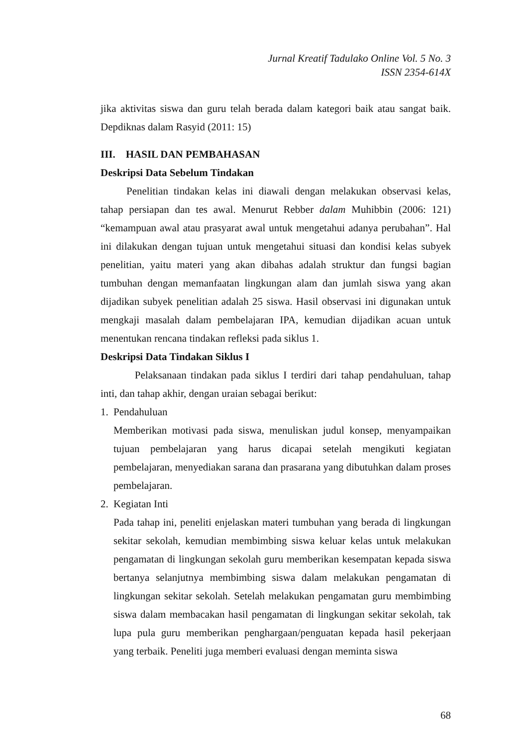Jurnal Kreatif Tadulako Online Vol. 5 No. 3
ISSN 2354-614X
jika aktivitas siswa dan guru telah berada dalam kategori baik atau sangat baik. Depdiknas dalam Rasyid (2011: 15)
III. HASIL DAN PEMBAHASAN
Deskripsi Data Sebelum Tindakan
Penelitian tindakan kelas ini diawali dengan melakukan observasi kelas, tahap persiapan dan tes awal. Menurut Rebber dalam Muhibbin (2006: 121) “kemampuan awal atau prasyarat awal untuk mengetahui adanya perubahan”. Hal ini dilakukan dengan tujuan untuk mengetahui situasi dan kondisi kelas subyek penelitian, yaitu materi yang akan dibahas adalah struktur dan fungsi bagian tumbuhan dengan memanfaatan lingkungan alam dan jumlah siswa yang akan dijadikan subyek penelitian adalah 25 siswa. Hasil observasi ini digunakan untuk mengkaji masalah dalam pembelajaran IPA, kemudian dijadikan acuan untuk menentukan rencana tindakan refleksi pada siklus 1.
Deskripsi Data Tindakan Siklus I
Pelaksanaan tindakan pada siklus I terdiri dari tahap pendahuluan, tahap inti, dan tahap akhir, dengan uraian sebagai berikut:
1. Pendahuluan
Memberikan motivasi pada siswa, menuliskan judul konsep, menyampaikan tujuan pembelajaran yang harus dicapai setelah mengikuti kegiatan pembelajaran, menyediakan sarana dan prasarana yang dibutuhkan dalam proses pembelajaran.
2. Kegiatan Inti
Pada tahap ini, peneliti enjelaskan materi tumbuhan yang berada di lingkungan sekitar sekolah, kemudian membimbing siswa keluar kelas untuk melakukan pengamatan di lingkungan sekolah guru memberikan kesempatan kepada siswa bertanya selanjutnya membimbing siswa dalam melakukan pengamatan di lingkungan sekitar sekolah. Setelah melakukan pengamatan guru membimbing siswa dalam membacakan hasil pengamatan di lingkungan sekitar sekolah, tak lupa pula guru memberikan penghargaan/penguatan kepada hasil pekerjaan yang terbaik. Peneliti juga memberi evaluasi dengan meminta siswa
68